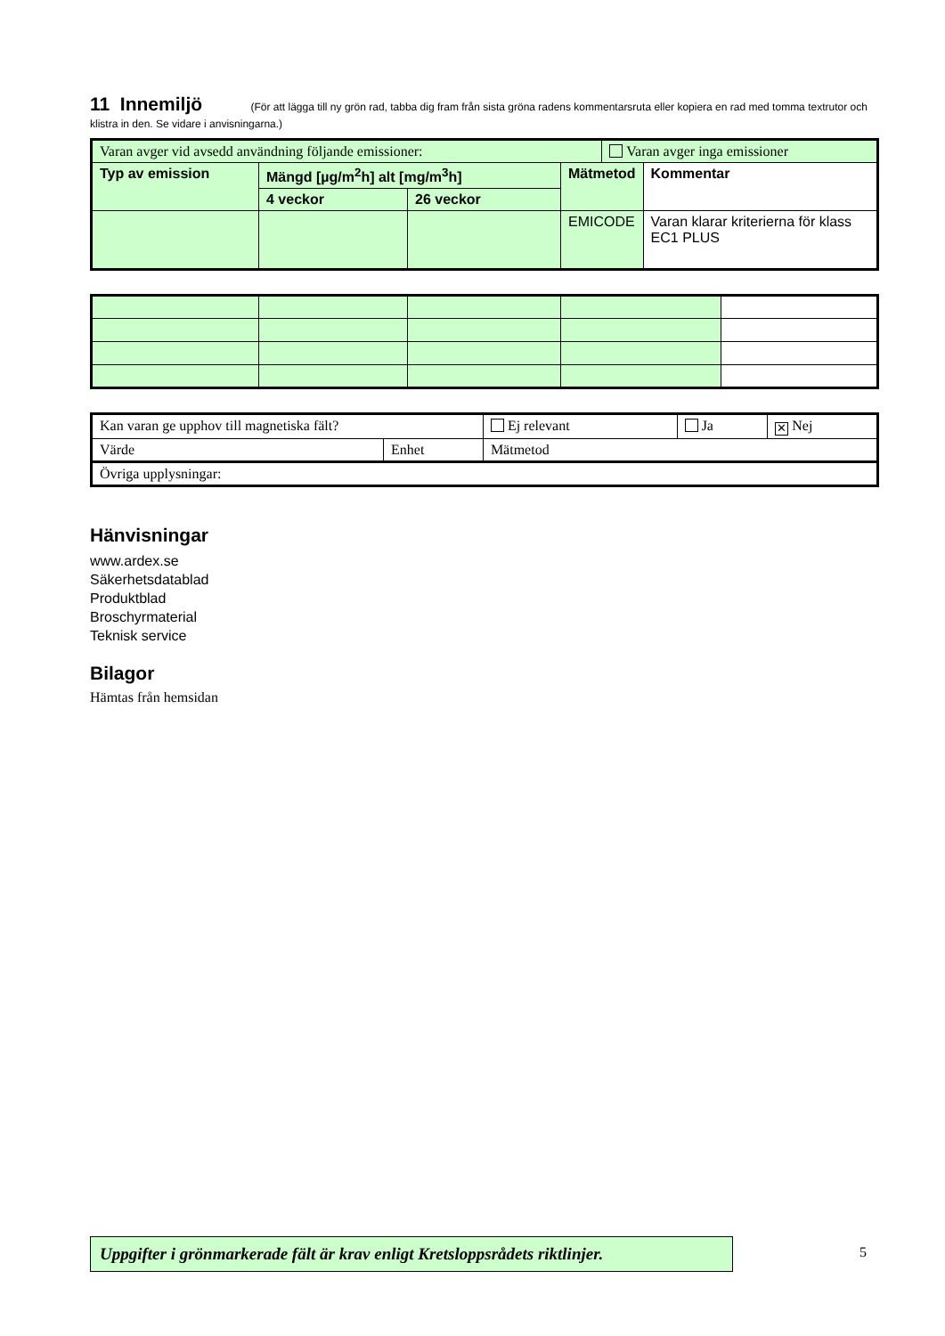11 Innemiljö
(För att lägga till ny grön rad, tabba dig fram från sista gröna radens kommentarsruta eller kopiera en rad med tomma textrutor och klistra in den. Se vidare i anvisningarna.)
| Varan avger vid avsedd användning följande emissioner: | | | | Varan avger inga emissioner | |
| Typ av emission | Mängd [µg/m<sup>2</sup>h] alt [mg/m<sup>3</sup>h] | | Mätmetod | | Kommentar |
| | 4 veckor | 26 veckor | | | |
| | | | EMICODE | | Varan klarar kriterierna för klass EC1 PLUS |
| Kan varan ge upphov till magnetiska fält? | | Ej relevant | Ja | ✕ Nej |
| Värde | Enhet | Mätmetod | | |
| Övriga upplysningar: | | | | |
Hänvisningar
www.ardex.se
Säkerhetsdatablad
Produktblad
Broschyrmaterial
Teknisk service
Bilagor
Hämtas från hemsidan
Uppgifter i grönmarkerade fält är krav enligt Kretsloppsrådets riktlinjer.
5